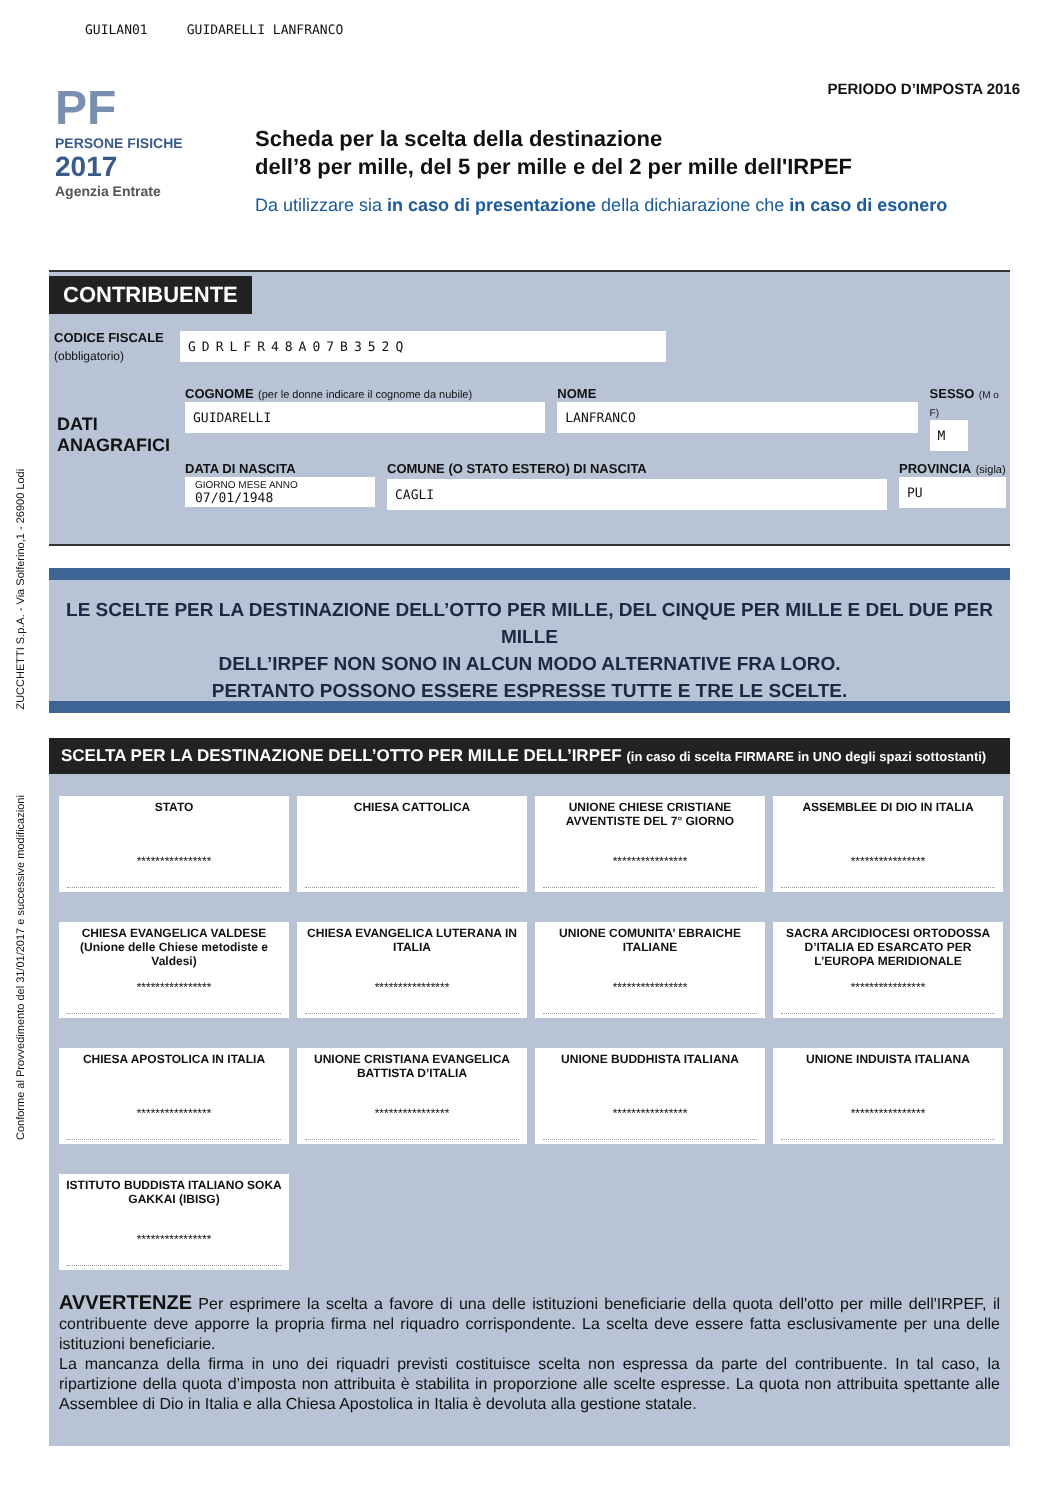GUILAN01 GUIDARELLI LANFRANCO
Conforme al Provvedimento del 31/01/2017 e successive modificazioni ZUCCHETTI S.p.A. - Via Solferino,1 - 26900 Lodi
PF
PERSONE FISICHE
2017
Agenzia Entrate
PERIODO D’IMPOSTA 2016
Scheda per la scelta della destinazione
dell’8 per mille, del 5 per mille e del 2 per mille dell'IRPEF
Da utilizzare sia in caso di presentazione della dichiarazione che in caso di esonero
CONTRIBUENTE
CODICE FISCALE
(obbligatorio)
GDRLFR48A07B352Q
DATI ANAGRAFICI
COGNOME (per le donne indicare il cognome da nubile)
GUIDARELLI
NOME
LANFRANCO
SESSO (M o F)
M
DATA DI NASCITA
GIORNO MESE ANNO
07/01/1948
COMUNE (O STATO ESTERO) DI NASCITA
CAGLI
PROVINCIA (sigla)
PU
LE SCELTE PER LA DESTINAZIONE DELL’OTTO PER MILLE, DEL CINQUE PER MILLE E DEL DUE PER MILLE
DELL’IRPEF NON SONO IN ALCUN MODO ALTERNATIVE FRA LORO.
PERTANTO POSSONO ESSERE ESPRESSE TUTTE E TRE LE SCELTE.
SCELTA PER LA DESTINAZIONE DELL’OTTO PER MILLE DELL’IRPEF (in caso di scelta FIRMARE in UNO degli spazi sottostanti)
STATO
****************
CHIESA CATTOLICA
UNIONE CHIESE CRISTIANE AVVENTISTE DEL 7° GIORNO
****************
ASSEMBLEE DI DIO IN ITALIA
****************
CHIESA EVANGELICA VALDESE (Unione delle Chiese metodiste e Valdesi)
****************
CHIESA EVANGELICA LUTERANA IN ITALIA
****************
UNIONE COMUNITA’ EBRAICHE ITALIANE
****************
SACRA ARCIDIOCESI ORTODOSSA D’ITALIA ED ESARCATO PER L’EUROPA MERIDIONALE
****************
CHIESA APOSTOLICA IN ITALIA
****************
UNIONE CRISTIANA EVANGELICA BATTISTA D’ITALIA
****************
UNIONE BUDDHISTA ITALIANA
****************
UNIONE INDUISTA ITALIANA
****************
ISTITUTO BUDDISTA ITALIANO SOKA GAKKAI (IBISG)
****************
AVVERTENZE Per esprimere la scelta a favore di una delle istituzioni beneficiarie della quota dell'otto per mille dell'IRPEF, il contribuente deve apporre la propria firma nel riquadro corrispondente. La scelta deve essere fatta esclusivamente per una delle istituzioni beneficiarie.
La mancanza della firma in uno dei riquadri previsti costituisce scelta non espressa da parte del contribuente. In tal caso, la ripartizione della quota d’imposta non attribuita è stabilita in proporzione alle scelte espresse. La quota non attribuita spettante alle Assemblee di Dio in Italia e alla Chiesa Apostolica in Italia è devoluta alla gestione statale.